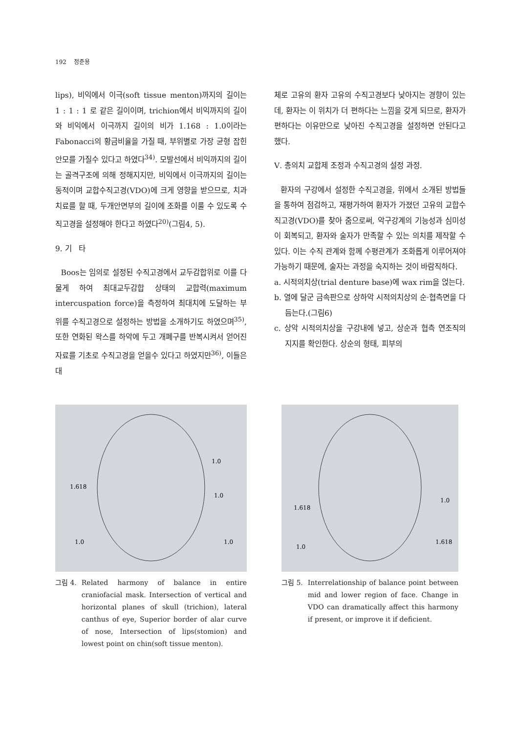192 정준용
lips), 비익에서 이극(soft tissue menton)까지의 길이는 1 : 1 : 1 로 같은 길이이며, trichion에서 비익까지의 길이와 비익에서 이극까지 길이의 비가 1.168 : 1.0이라는 Fabonacci의 황금비율을 가질 때, 부위별로 가장 균형 잡힌 안모를 가질수 있다고 하였다<sup>34)</sup>. 모발선에서 비익까지의 길이는 골격구조에 의해 정해지지만, 비익에서 이극까지의 길이는 동적이며 교합수직고경(VDO)에 크게 영향을 받으므로, 치과치료를 할 때, 두개안면부의 길이에 조화를 이룰 수 있도록 수직고경을 설정해야 한다고 하였다<sup>20)</sup>(그림4, 5).
9. 기 타
Boos는 임의로 설정된 수직고경에서 교두감합위로 이를 다물게 하여 최대교두감합 상태의 교합력(maximum intercuspation force)을 측정하여 최대치에 도달하는 부위를 수직고경으로 설정하는 방법을 소개하기도 하였으며<sup>35)</sup>, 또한 연화된 왁스를 하악에 두고 개폐구를 반복시켜서 얻어진 자료를 기초로 수직고경을 얻을수 있다고 하였지만<sup>36)</sup>, 이들은 대
체로 고유의 환자 고유의 수직고경보다 낮아지는 경향이 있는데, 환자는 이 위치가 더 편하다는 느낌을 갖게 되므로, 환자가 편하다는 이유만으로 낮아진 수직고경을 설정하면 안된다고 했다.
Ⅴ. 총의치 교합제 조정과 수직고경의 설정 과정.
환자의 구강에서 설정한 수직고경을, 위에서 소개된 방법들을 통하여 점검하고, 재평가하여 환자가 가졌던 고유의 교합수직고경(VDO)를 찾아 줌으로써, 악구강계의 기능성과 심미성이 회복되고, 환자와 술자가 만족할 수 있는 의치를 제작할 수 있다. 이는 수직 관계와 함께 수평관계가 조화롭게 이루어져야 가능하기 때문에, 술자는 과정을 숙지하는 것이 바람직하다.
a. 시적의치상(trial denture base)에 wax rim을 얹는다.
b. 열에 달군 금속판으로 상하악 시적의치상의 순·협측면을 다듬는다.(그림6)
c. 상악 시적의치상을 구강내에 넣고, 상순과 협측 연조직의 지지를 확인한다. 상순의 형태, 피부의
1.618
1.0
1.0
1.0
1.0
그림 4. Related harmony of balance in entire craniofacial mask. Intersection of vertical and horizontal planes of skull (trichion), lateral canthus of eye, Superior border of alar curve of nose, Intersection of lips(stomion) and lowest point on chin(soft tissue menton).
1.618
1.0
1.0
1.618
그림 5. Interrelationship of balance point between mid and lower region of face. Change in VDO can dramatically affect this harmony if present, or improve it if deficient.